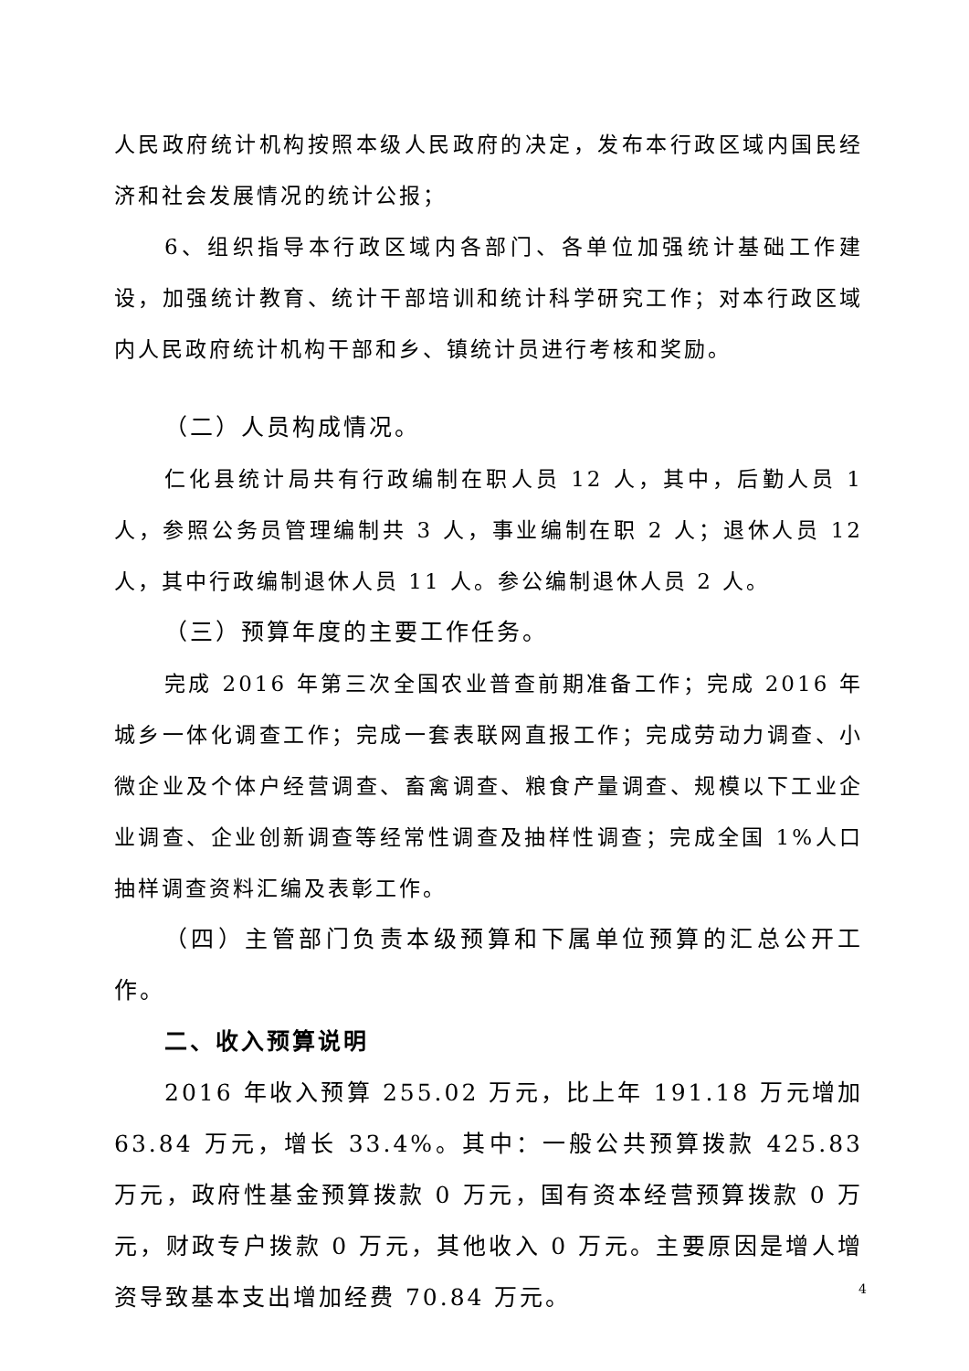人民政府统计机构按照本级人民政府的决定，发布本行政区域内国民经济和社会发展情况的统计公报；
6、组织指导本行政区域内各部门、各单位加强统计基础工作建设，加强统计教育、统计干部培训和统计科学研究工作；对本行政区域内人民政府统计机构干部和乡、镇统计员进行考核和奖励。
（二）人员构成情况。
仁化县统计局共有行政编制在职人员 12 人，其中，后勤人员 1 人，参照公务员管理编制共 3 人，事业编制在职 2 人；退休人员 12 人，其中行政编制退休人员 11 人。参公编制退休人员 2 人。
（三）预算年度的主要工作任务。
完成 2016 年第三次全国农业普查前期准备工作；完成 2016 年城乡一体化调查工作；完成一套表联网直报工作；完成劳动力调查、小微企业及个体户经营调查、畜禽调查、粮食产量调查、规模以下工业企业调查、企业创新调查等经常性调查及抽样性调查；完成全国 1%人口抽样调查资料汇编及表彰工作。
（四）主管部门负责本级预算和下属单位预算的汇总公开工作。
二、收入预算说明
2016 年收入预算 255.02 万元，比上年 191.18 万元增加 63.84 万元，增长 33.4%。其中：一般公共预算拨款 425.83 万元，政府性基金预算拨款 0 万元，国有资本经营预算拨款 0 万元，财政专户拨款 0 万元，其他收入 0 万元。主要原因是增人增资导致基本支出增加经费 70.84 万元。
4